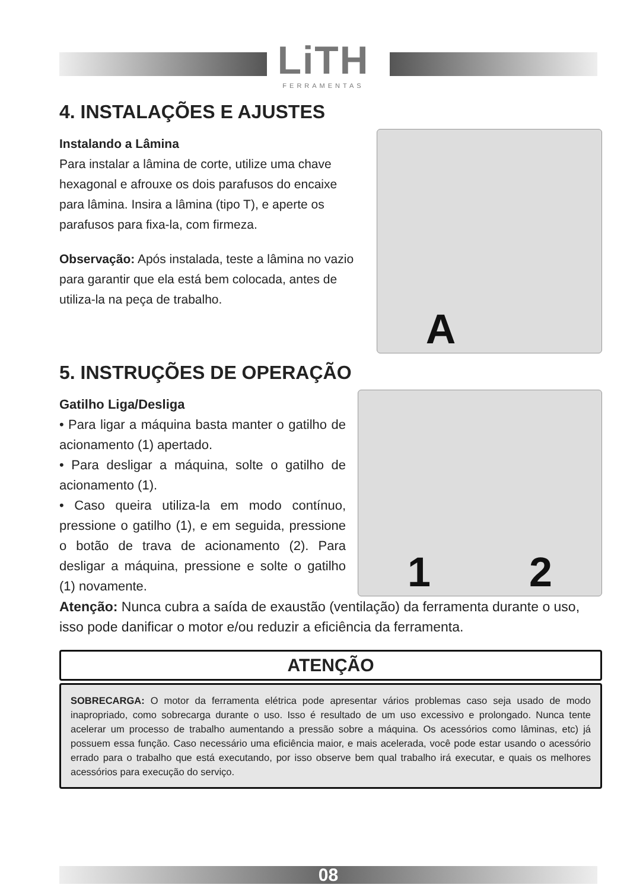LiTH
FERRAMENTAS
4. INSTALAÇÕES E AJUSTES
Instalando a Lâmina
Para instalar a lâmina de corte, utilize uma chave hexagonal e afrouxe os dois parafusos do encaixe para lâmina. Insira a lâmina (tipo T), e aperte os parafusos para fixa-la, com firmeza.
Observação: Após instalada, teste a lâmina no vazio para garantir que ela está bem colocada, antes de utiliza-la na peça de trabalho.
A
5. INSTRUÇÕES DE OPERAÇÃO
Gatilho Liga/Desliga
• Para ligar a máquina basta manter o gatilho de acionamento (1) apertado.
• Para desligar a máquina, solte o gatilho de acionamento (1).
• Caso queira utiliza-la em modo contínuo, pressione o gatilho (1), e em seguida, pressione o botão de trava de acionamento (2). Para desligar a máquina, pressione e solte o gatilho (1) novamente.
1 2
Atenção: Nunca cubra a saída de exaustão (ventilação) da ferramenta durante o uso, isso pode danificar o motor e/ou reduzir a eficiência da ferramenta.
ATENÇÃO
SOBRECARGA: O motor da ferramenta elétrica pode apresentar vários problemas caso seja usado de modo inapropriado, como sobrecarga durante o uso. Isso é resultado de um uso excessivo e prolongado. Nunca tente acelerar um processo de trabalho aumentando a pressão sobre a máquina. Os acessórios como lâminas, etc) já possuem essa função. Caso necessário uma eficiência maior, e mais acelerada, você pode estar usando o acessório errado para o trabalho que está executando, por isso observe bem qual trabalho irá executar, e quais os melhores acessórios para execução do serviço.
08